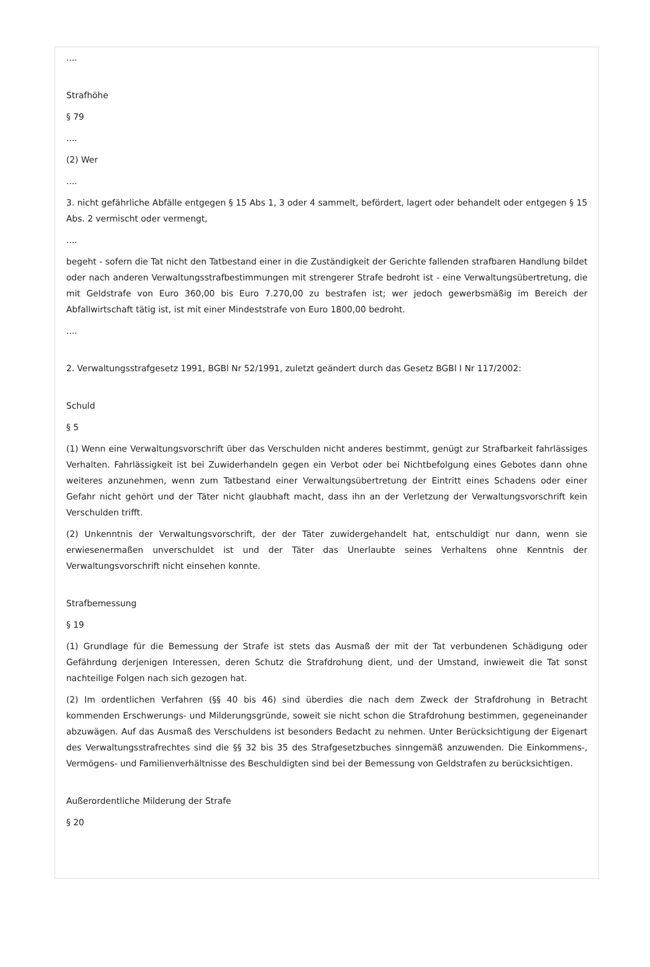....
Strafhöhe
§ 79
....
(2) Wer
....
3. nicht gefährliche Abfälle entgegen § 15 Abs 1, 3 oder 4 sammelt, befördert, lagert oder behandelt oder entgegen § 15 Abs. 2 vermischt oder vermengt,
....
begeht - sofern die Tat nicht den Tatbestand einer in die Zuständigkeit der Gerichte fallenden strafbaren Handlung bildet oder nach anderen Verwaltungsstrafbestimmungen mit strengerer Strafe bedroht ist - eine Verwaltungsübertretung, die mit Geldstrafe von Euro 360,00 bis Euro 7.270,00 zu bestrafen ist; wer jedoch gewerbsmäßig im Bereich der Abfallwirtschaft tätig ist, ist mit einer Mindeststrafe von Euro 1800,00 bedroht.
....
2. Verwaltungsstrafgesetz 1991, BGBl Nr 52/1991, zuletzt geändert durch das Gesetz BGBl I Nr 117/2002:
Schuld
§ 5
(1) Wenn eine Verwaltungsvorschrift über das Verschulden nicht anderes bestimmt, genügt zur Strafbarkeit fahrlässiges Verhalten. Fahrlässigkeit ist bei Zuwiderhandeln gegen ein Verbot oder bei Nichtbefolgung eines Gebotes dann ohne weiteres anzunehmen, wenn zum Tatbestand einer Verwaltungsübertretung der Eintritt eines Schadens oder einer Gefahr nicht gehört und der Täter nicht glaubhaft macht, dass ihn an der Verletzung der Verwaltungsvorschrift kein Verschulden trifft.
(2) Unkenntnis der Verwaltungsvorschrift, der der Täter zuwidergehandelt hat, entschuldigt nur dann, wenn sie erwiesenermaßen unverschuldet ist und der Täter das Unerlaubte seines Verhaltens ohne Kenntnis der Verwaltungsvorschrift nicht einsehen konnte.
Strafbemessung
§ 19
(1) Grundlage für die Bemessung der Strafe ist stets das Ausmaß der mit der Tat verbundenen Schädigung oder Gefährdung derjenigen Interessen, deren Schutz die Strafdrohung dient, und der Umstand, inwieweit die Tat sonst nachteilige Folgen nach sich gezogen hat.
(2) Im ordentlichen Verfahren (§§ 40 bis 46) sind überdies die nach dem Zweck der Strafdrohung in Betracht kommenden Erschwerungs- und Milderungsgründe, soweit sie nicht schon die Strafdrohung bestimmen, gegeneinander abzuwägen. Auf das Ausmaß des Verschuldens ist besonders Bedacht zu nehmen. Unter Berücksichtigung der Eigenart des Verwaltungsstrafrechtes sind die §§ 32 bis 35 des Strafgesetzbuches sinngemäß anzuwenden. Die Einkommens-, Vermögens- und Familienverhältnisse des Beschuldigten sind bei der Bemessung von Geldstrafen zu berücksichtigen.
Außerordentliche Milderung der Strafe
§ 20